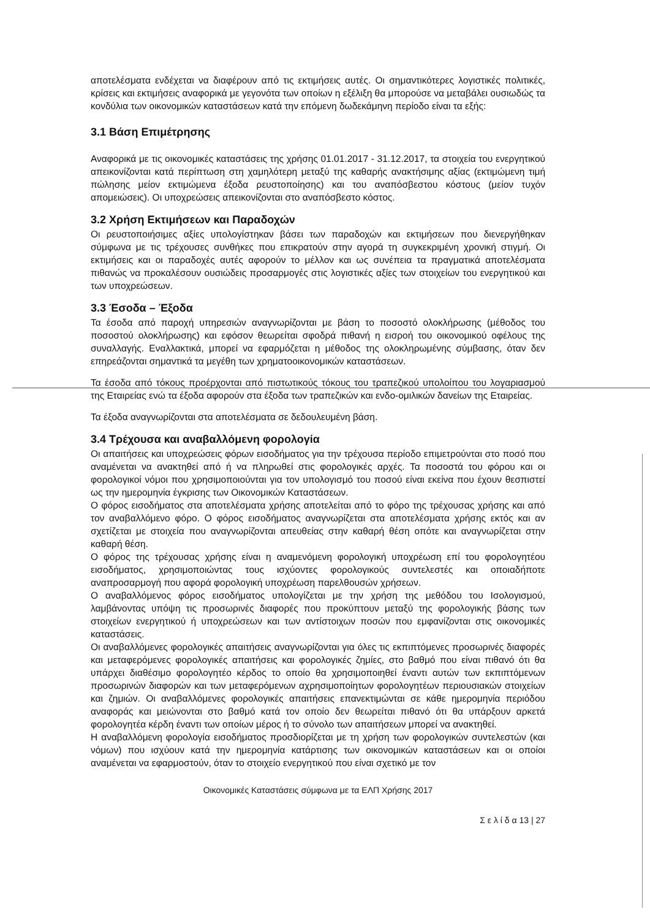αποτελέσματα ενδέχεται να διαφέρουν από τις εκτιμήσεις αυτές. Οι σημαντικότερες λογιστικές πολιτικές, κρίσεις και εκτιμήσεις αναφορικά με γεγονότα των οποίων η εξέλιξη θα μπορούσε να μεταβάλει ουσιωδώς τα κονδύλια των οικονομικών καταστάσεων κατά την επόμενη δωδεκάμηνη περίοδο είναι τα εξής:
3.1 Βάση Επιμέτρησης
Αναφορικά με τις οικονομικές καταστάσεις της χρήσης 01.01.2017 - 31.12.2017, τα στοιχεία του ενεργητικού απεικονίζονται κατά περίπτωση στη χαμηλότερη μεταξύ της καθαρής ανακτήσιμης αξίας (εκτιμώμενη τιμή πώλησης μείον εκτιμώμενα έξοδα ρευστοποίησης) και του αναπόσβεστου κόστους (μείον τυχόν απομειώσεις). Οι υποχρεώσεις απεικονίζονται στο αναπόσβεστο κόστος.
3.2 Χρήση Εκτιμήσεων και Παραδοχών
Οι ρευστοποιήσιμες αξίες υπολογίστηκαν βάσει των παραδοχών και εκτιμήσεων που διενεργήθηκαν σύμφωνα με τις τρέχουσες συνθήκες που επικρατούν στην αγορά τη συγκεκριμένη χρονική στιγμή. Οι εκτιμήσεις και οι παραδοχές αυτές αφορούν το μέλλον και ως συνέπεια τα πραγματικά αποτελέσματα πιθανώς να προκαλέσουν ουσιώδεις προσαρμογές στις λογιστικές αξίες των στοιχείων του ενεργητικού και των υποχρεώσεων.
3.3 Έσοδα – Έξοδα
Τα έσοδα από παροχή υπηρεσιών αναγνωρίζονται με βάση το ποσοστό ολοκλήρωσης (μέθοδος του ποσοστού ολοκλήρωσης) και εφόσον θεωρείται σφοδρά πιθανή η εισροή του οικονομικού οφέλους της συναλλαγής. Εναλλακτικά, μπορεί να εφαρμόζεται η μέθοδος της ολοκληρωμένης σύμβασης, όταν δεν επηρεάζονται σημαντικά τα μεγέθη των χρηματοοικονομικών καταστάσεων.
Τα έσοδα από τόκους προέρχονται από πιστωτικούς τόκους του τραπεζικού υπολοίπου του λογαριασμού της Εταιρείας ενώ τα έξοδα αφορούν στα έξοδα των τραπεζικών και ενδο-ομιλικών δανείων της Εταιρείας.
Τα έξοδα αναγνωρίζονται στα αποτελέσματα σε δεδουλευμένη βάση.
3.4 Τρέχουσα και αναβαλλόμενη φορολογία
Οι απαιτήσεις και υποχρεώσεις φόρων εισοδήματος για την τρέχουσα περίοδο επιμετρούνται στο ποσό που αναμένεται να ανακτηθεί από ή να πληρωθεί στις φορολογικές αρχές. Τα ποσοστά του φόρου και οι φορολογικοί νόμοι που χρησιμοποιούνται για τον υπολογισμό του ποσού είναι εκείνα που έχουν θεσπιστεί ως την ημερομηνία έγκρισης των Οικονομικών Καταστάσεων.
Ο φόρος εισοδήματος στα αποτελέσματα χρήσης αποτελείται από το φόρο της τρέχουσας χρήσης και από τον αναβαλλόμενο φόρο. Ο φόρος εισοδήματος αναγνωρίζεται στα αποτελέσματα χρήσης εκτός και αν σχετίζεται με στοιχεία που αναγνωρίζονται απευθείας στην καθαρή θέση οπότε και αναγνωρίζεται στην καθαρή θέση.
Ο φόρος της τρέχουσας χρήσης είναι η αναμενόμενη φορολογική υποχρέωση επί του φορολογητέου εισοδήματος, χρησιμοποιώντας τους ισχύοντες φορολογικούς συντελεστές και οποιαδήποτε αναπροσαρμογή που αφορά φορολογική υποχρέωση παρελθουσών χρήσεων.
Ο αναβαλλόμενος φόρος εισοδήματος υπολογίζεται με την χρήση της μεθόδου του Ισολογισμού, λαμβάνοντας υπόψη τις προσωρινές διαφορές που προκύπτουν μεταξύ της φορολογικής βάσης των στοιχείων ενεργητικού ή υποχρεώσεων και των αντίστοιχων ποσών που εμφανίζονται στις οικονομικές καταστάσεις.
Οι αναβαλλόμενες φορολογικές απαιτήσεις αναγνωρίζονται για όλες τις εκπιπτόμενες προσωρινές διαφορές και μεταφερόμενες φορολογικές απαιτήσεις και φορολογικές ζημίες, στο βαθμό που είναι πιθανό ότι θα υπάρχει διαθέσιμο φορολογητέο κέρδος το οποίο θα χρησιμοποιηθεί έναντι αυτών των εκπιπτόμενων προσωρινών διαφορών και των μεταφερόμενων αχρησιμοποίητων φορολογητέων περιουσιακών στοιχείων και ζημιών. Οι αναβαλλόμενες φορολογικές απαιτήσεις επανεκτιμώνται σε κάθε ημερομηνία περιόδου αναφοράς και μειώνονται στο βαθμό κατά τον οποίο δεν θεωρείται πιθανό ότι θα υπάρξουν αρκετά φορολογητέα κέρδη έναντι των οποίων μέρος ή το σύνολο των απαιτήσεων μπορεί να ανακτηθεί.
Η αναβαλλόμενη φορολογία εισοδήματος προσδιορίζεται με τη χρήση των φορολογικών συντελεστών (και νόμων) που ισχύουν κατά την ημερομηνία κατάρτισης των οικονομικών καταστάσεων και οι οποίοι αναμένεται να εφαρμοστούν, όταν το στοιχείο ενεργητικού που είναι σχετικό με τον
Οικονομικές Καταστάσεις σύμφωνα με τα ΕΛΠ Χρήσης 2017
Σ ε λ ί δ α 13 | 27